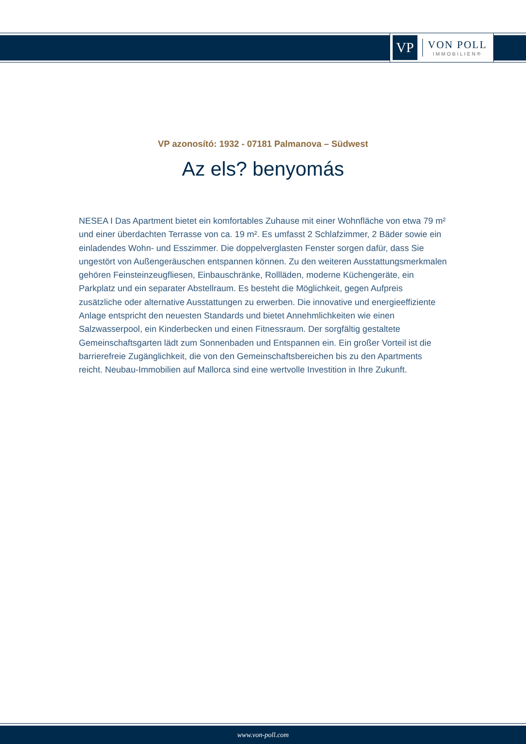VP
VON POLL
IMMOBILIEN®
VP azonosító: 1932 - 07181 Palmanova – Südwest
Az els? benyomás
NESEA I Das Apartment bietet ein komfortables Zuhause mit einer Wohnfläche von etwa 79 m² und einer überdachten Terrasse von ca. 19 m². Es umfasst 2 Schlafzimmer, 2 Bäder sowie ein einladendes Wohn- und Esszimmer. Die doppelverglasten Fenster sorgen dafür, dass Sie ungestört von Außengeräuschen entspannen können. Zu den weiteren Ausstattungsmerkmalen gehören Feinsteinzeugfliesen, Einbauschränke, Rollläden, moderne Küchengeräte, ein Parkplatz und ein separater Abstellraum. Es besteht die Möglichkeit, gegen Aufpreis zusätzliche oder alternative Ausstattungen zu erwerben. Die innovative und energieeffiziente Anlage entspricht den neuesten Standards und bietet Annehmlichkeiten wie einen Salzwasserpool, ein Kinderbecken und einen Fitnessraum. Der sorgfältig gestaltete Gemeinschaftsgarten lädt zum Sonnenbaden und Entspannen ein. Ein großer Vorteil ist die barrierefreie Zugänglichkeit, die von den Gemeinschaftsbereichen bis zu den Apartments reicht. Neubau-Immobilien auf Mallorca sind eine wertvolle Investition in Ihre Zukunft.
www.von-poll.com